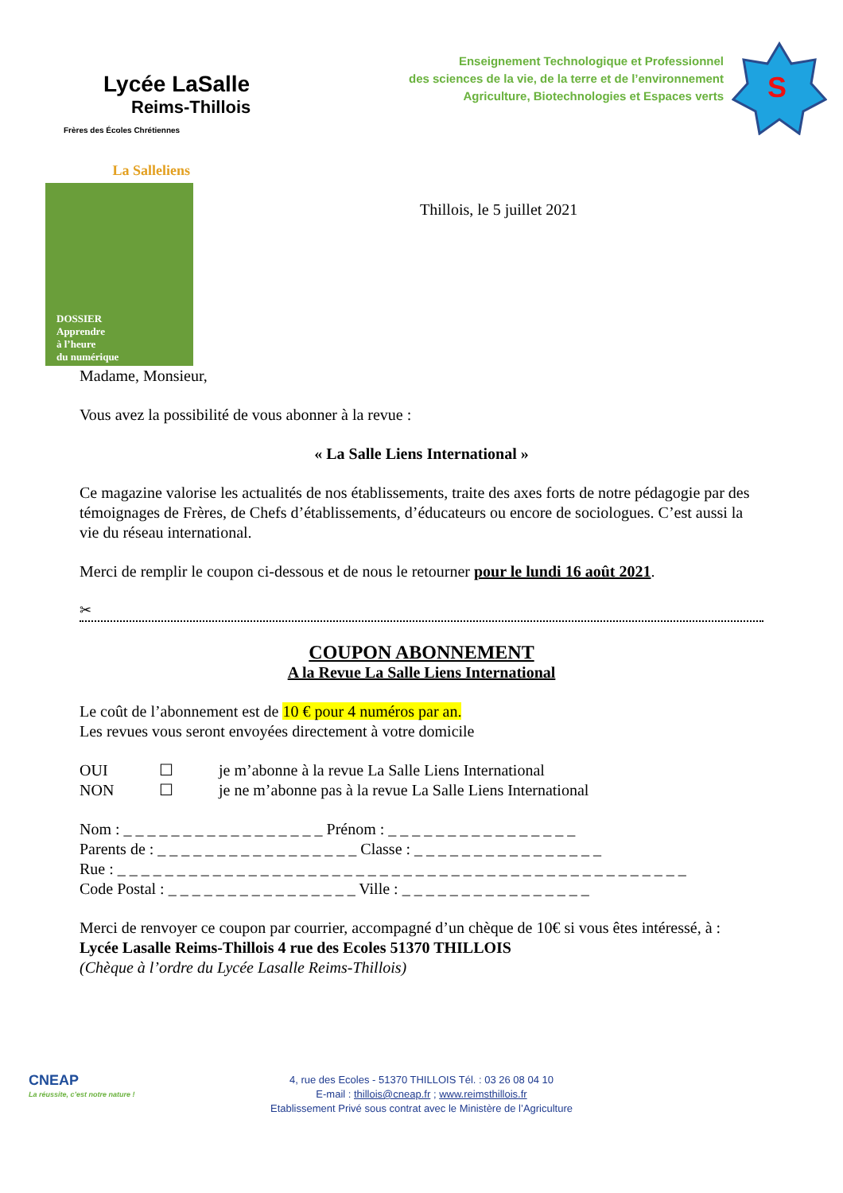Lycée LaSalle
Reims-Thillois
Frères des Écoles Chrétiennes
Enseignement Technologique et Professionnel
des sciences de la vie, de la terre et de l’environnement
Agriculture, Biotechnologies et Espaces verts
S
La Salleliens
DOSSIER
Apprendre
à l’heure
du numérique
Thillois, le 5 juillet 2021
Madame, Monsieur,
Vous avez la possibilité de vous abonner à la revue :
« La Salle Liens International »
Ce magazine valorise les actualités de nos établissements, traite des axes forts de notre pédagogie par des témoignages de Frères, de Chefs d’établissements, d’éducateurs ou encore de sociologues. C’est aussi la vie du réseau international.
Merci de remplir le coupon ci-dessous et de nous le retourner pour le lundi 16 août 2021.
✂
COUPON ABONNEMENT
A la Revue La Salle Liens International
Le coût de l’abonnement est de 10 € pour 4 numéros par an.
Les revues vous seront envoyées directement à votre domicile
OUI ☐ je m’abonne à la revue La Salle Liens International
NON ☐ je ne m’abonne pas à la revue La Salle Liens International
Nom : _ _ _ _ _ _ _ _ _ _ _ _ _ _ _ _ _ Prénom : _ _ _ _ _ _ _ _ _ _ _ _ _ _ _ _
Parents de : _ _ _ _ _ _ _ _ _ _ _ _ _ _ _ _ _ Classe : _ _ _ _ _ _ _ _ _ _ _ _ _ _ _ _
Rue : _ _ _ _ _ _ _ _ _ _ _ _ _ _ _ _ _ _ _ _ _ _ _ _ _ _ _ _ _ _ _ _ _ _ _ _ _ _ _ _ _ _ _ _ _ _ _ _
Code Postal : _ _ _ _ _ _ _ _ _ _ _ _ _ _ _ _ Ville : _ _ _ _ _ _ _ _ _ _ _ _ _ _ _ _
Merci de renvoyer ce coupon par courrier, accompagné d’un chèque de 10€ si vous êtes intéressé, à :
Lycée Lasalle Reims-Thillois 4 rue des Ecoles 51370 THILLOIS
(Chèque à l’ordre du Lycée Lasalle Reims-Thillois)
CNEAP
La réussite, c’est notre nature !
4, rue des Ecoles - 51370 THILLOIS Tél. : 03 26 08 04 10
E-mail : thillois@cneap.fr ; www.reimsthillois.fr
Etablissement Privé sous contrat avec le Ministère de l’Agriculture